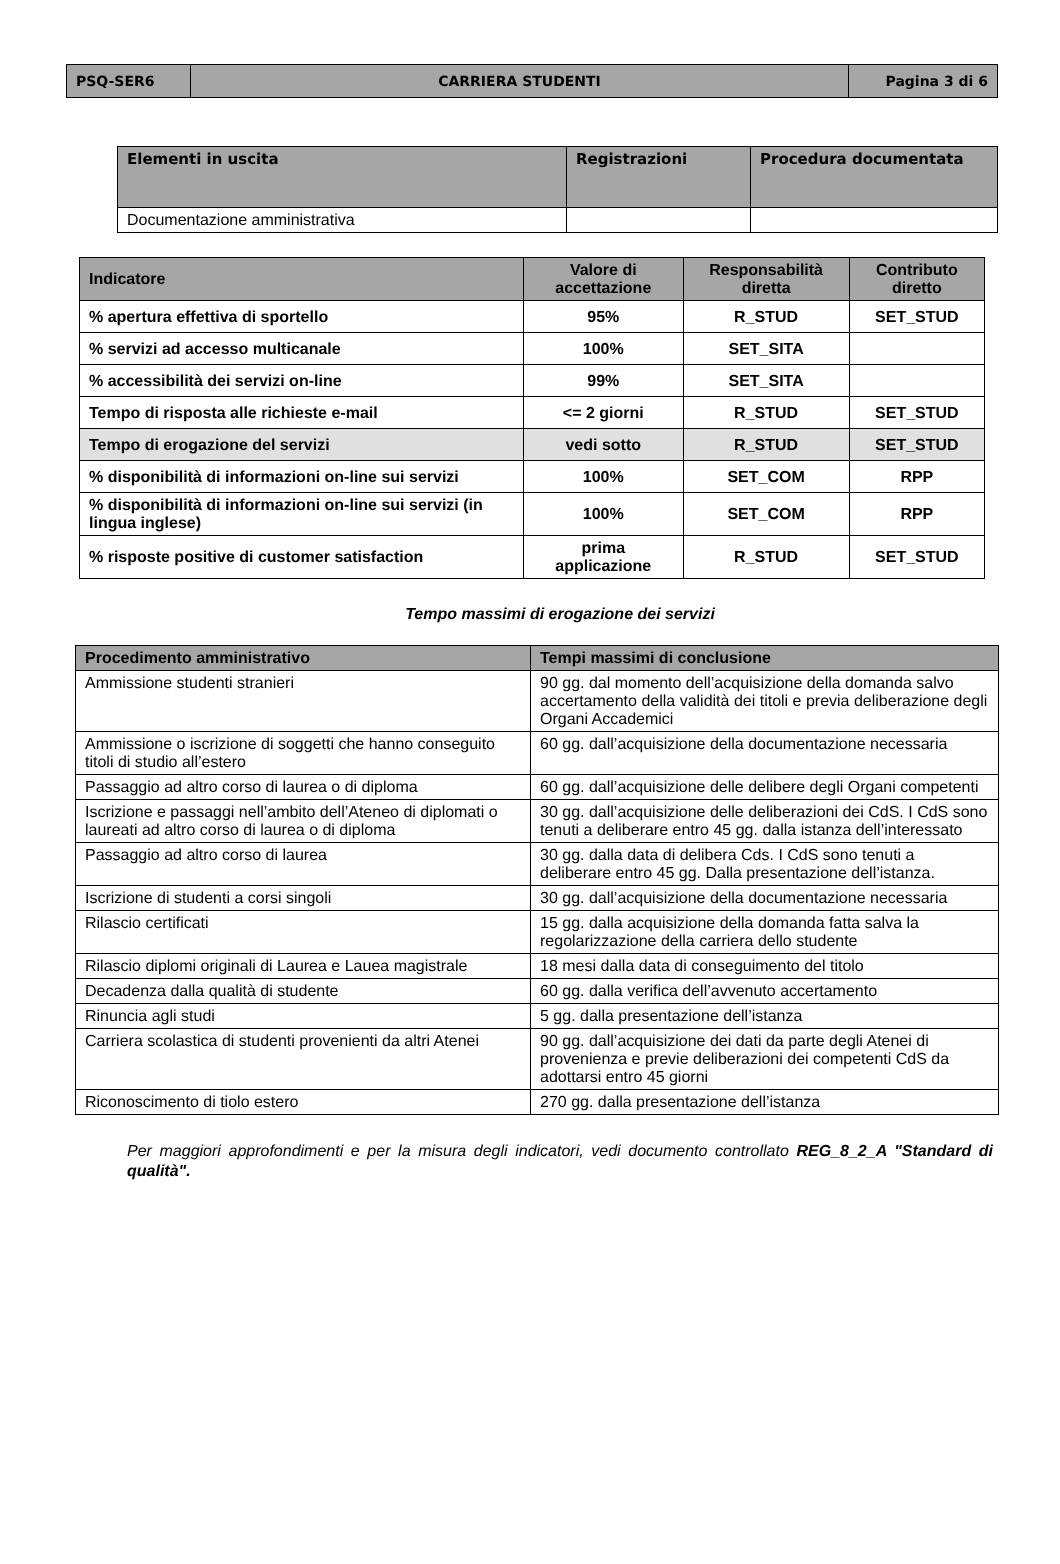| PSQ-SER6 | CARRIERA STUDENTI | Pagina 3 di 6 |
| Elementi in uscita | Registrazioni | Procedura documentata |
| --- | --- | --- |
| Documentazione amministrativa | | |
| Indicatore | Valore di accettazione | Responsabilità diretta | Contributo diretto |
| % apertura effettiva di sportello | 95% | R_STUD | SET_STUD |
| % servizi ad accesso multicanale | 100% | SET_SITA | |
| % accessibilità dei servizi on-line | 99% | SET_SITA | |
| Tempo di risposta alle richieste e-mail | <= 2 giorni | R_STUD | SET_STUD |
| Tempo di erogazione del servizi | vedi sotto | R_STUD | SET_STUD |
| % disponibilità di informazioni on-line sui servizi | 100% | SET_COM | RPP |
| % disponibilità di informazioni on-line sui servizi (in lingua inglese) | 100% | SET_COM | RPP |
| % risposte positive di customer satisfaction | prima applicazione | R_STUD | SET_STUD |
Tempo massimi di erogazione dei servizi
| Procedimento amministrativo | Tempi massimi di conclusione |
| --- | --- |
| Ammissione studenti stranieri | 90 gg. dal momento dell’acquisizione della domanda salvo accertamento della validità dei titoli e previa deliberazione degli Organi Accademici |
| Ammissione o iscrizione di soggetti che hanno conseguito titoli di studio all’estero | 60 gg. dall’acquisizione della documentazione necessaria |
| Passaggio ad altro corso di laurea o di diploma | 60 gg. dall’acquisizione delle delibere degli Organi competenti |
| Iscrizione e passaggi nell’ambito dell’Ateneo di diplomati o laureati ad altro corso di laurea o di diploma | 30 gg. dall’acquisizione delle deliberazioni dei CdS. I CdS sono tenuti a deliberare entro 45 gg. dalla istanza dell’interessato |
| Passaggio ad altro corso di laurea | 30 gg. dalla data di delibera Cds. I CdS sono tenuti a deliberare entro 45 gg. Dalla presentazione dell’istanza. |
| Iscrizione di studenti a corsi singoli | 30 gg. dall’acquisizione della documentazione necessaria |
| Rilascio certificati | 15 gg. dalla acquisizione della domanda fatta salva la regolarizzazione della carriera dello studente |
| Rilascio diplomi originali di Laurea e Lauea magistrale | 18 mesi dalla data di conseguimento del titolo |
| Decadenza dalla qualità di studente | 60 gg. dalla verifica dell’avvenuto accertamento |
| Rinuncia agli studi | 5 gg. dalla presentazione dell’istanza |
| Carriera scolastica di studenti provenienti da altri Atenei | 90 gg. dall’acquisizione dei dati da parte degli Atenei di provenienza e previe deliberazioni dei competenti CdS da adottarsi entro 45 giorni |
| Riconoscimento di tiolo estero | 270 gg. dalla presentazione dell’istanza |
Per maggiori approfondimenti e per la misura degli indicatori, vedi documento controllato REG_8_2_A "Standard di qualità".